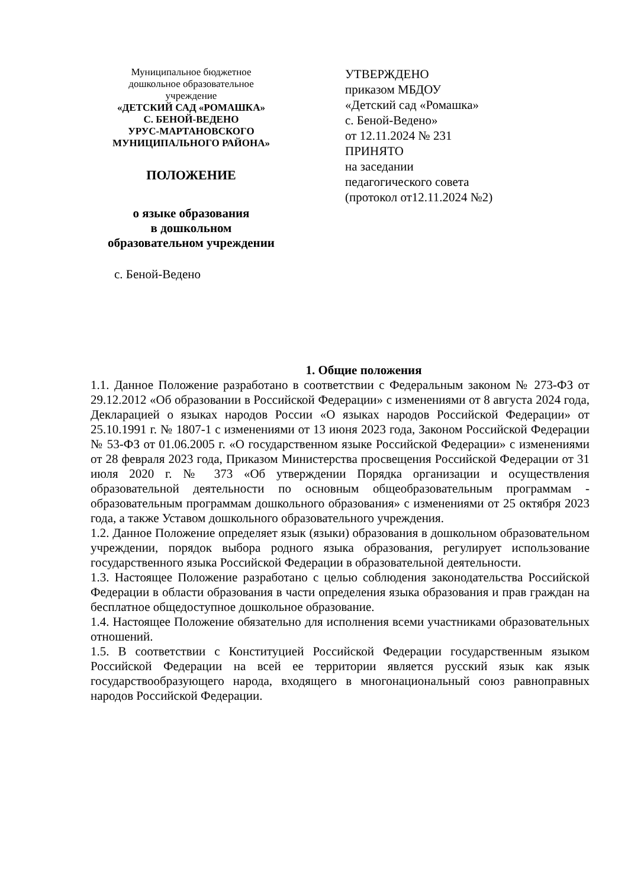Муниципальное бюджетное
дошкольное образовательное
учреждение
«ДЕТСКИЙ САД «РОМАШКА»
С. БЕНОЙ-ВЕДЕНО
УРУС-МАРТАНОВСКОГО
МУНИЦИПАЛЬНОГО РАЙОНА»
ПОЛОЖЕНИЕ
о языке образования
в дошкольном
образовательном учреждении
с. Беной-Ведено
УТВЕРЖДЕНО
приказом МБДОУ
«Детский сад «Ромашка»
с. Беной-Ведено»
от 12.11.2024 № 231
ПРИНЯТО
на заседании
педагогического совета
(протокол от12.11.2024 №2)
1. Общие положения
1.1. Данное Положение разработано в соответствии с Федеральным законом № 273-ФЗ от 29.12.2012 «Об образовании в Российской Федерации» с изменениями от 8 августа 2024 года, Декларацией о языках народов России «О языках народов Российской Федерации» от 25.10.1991 г. № 1807-1 с изменениями от 13 июня 2023 года, Законом Российской Федерации № 53-ФЗ от 01.06.2005 г. «О государственном языке Российской Федерации» с изменениями от 28 февраля 2023 года, Приказом Министерства просвещения Российской Федерации от 31 июля 2020 г. № 373 «Об утверждении Порядка организации и осуществления образовательной деятельности по основным общеобразовательным программам - образовательным программам дошкольного образования» с изменениями от 25 октября 2023 года, а также Уставом дошкольного образовательного учреждения.
1.2. Данное Положение определяет язык (языки) образования в дошкольном образовательном учреждении, порядок выбора родного языка образования, регулирует использование государственного языка Российской Федерации в образовательной деятельности.
1.3. Настоящее Положение разработано с целью соблюдения законодательства Российской Федерации в области образования в части определения языка образования и прав граждан на бесплатное общедоступное дошкольное образование.
1.4. Настоящее Положение обязательно для исполнения всеми участниками образовательных отношений.
1.5. В соответствии с Конституцией Российской Федерации государственным языком Российской Федерации на всей ее территории является русский язык как язык государствообразующего народа, входящего в многонациональный союз равноправных народов Российской Федерации.